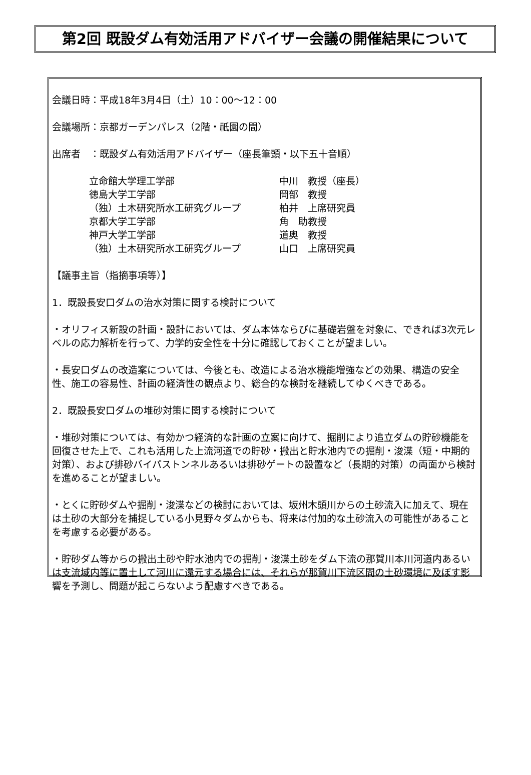第2回 既設ダム有効活用アドバイザー会議の開催結果について
会議日時：平成18年3月4日（土）10：00～12：00
会議場所：京都ガーデンパレス（2階・祇園の間）
出席者　：既設ダム有効活用アドバイザー（座長筆頭・以下五十音順）
| 立命館大学理工学部 | 中川 教授（座長） |
| 徳島大学工学部 | 岡部 教授 |
| （独）土木研究所水工研究グループ | 柏井 上席研究員 |
| 京都大学工学部 | 角 助教授 |
| 神戸大学工学部 | 道奥 教授 |
| （独）土木研究所水工研究グループ | 山口 上席研究員 |
【議事主旨（指摘事項等）】
1．既設長安口ダムの治水対策に関する検討について
・オリフィス新設の計画・設計においては、ダム本体ならびに基礎岩盤を対象に、できれば3次元レベルの応力解析を行って、力学的安全性を十分に確認しておくことが望ましい。
・長安口ダムの改造案については、今後とも、改造による治水機能増強などの効果、構造の安全性、施工の容易性、計画の経済性の観点より、総合的な検討を継続してゆくべきである。
2．既設長安口ダムの堆砂対策に関する検討について
・堆砂対策については、有効かつ経済的な計画の立案に向けて、掘削により追立ダムの貯砂機能を回復させた上で、これも活用した上流河道での貯砂・搬出と貯水池内での掘削・浚渫（短・中期的対策）、および排砂バイパストンネルあるいは排砂ゲートの設置など（長期的対策）の両面から検討を進めることが望ましい。
・とくに貯砂ダムや掘削・浚渫などの検討においては、坂州木頭川からの土砂流入に加えて、現在は土砂の大部分を捕捉している小見野々ダムからも、将来は付加的な土砂流入の可能性があることを考慮する必要がある。
・貯砂ダム等からの搬出土砂や貯水池内での掘削・浚渫土砂をダム下流の那賀川本川河道内あるいは支流域内等に置土して河川に還元する場合には、それらが那賀川下流区間の土砂環境に及ぼす影響を予測し、問題が起こらないよう配慮すべきである。